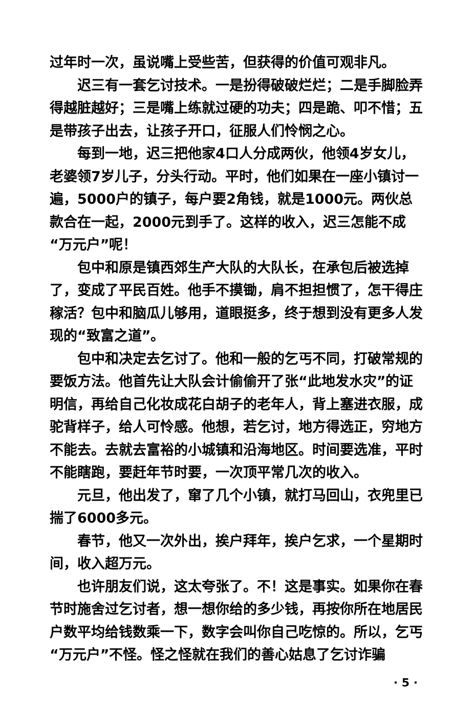过年时一次，虽说嘴上受些苦，但获得的价值可观非凡。
迟三有一套乞讨技术。一是扮得破破烂烂；二是手脚脸弄得越脏越好；三是嘴上练就过硬的功夫；四是跪、叩不惜；五是带孩子出去，让孩子开口，征服人们怜悯之心。
每到一地，迟三把他家4口人分成两伙，他领4岁女儿，老婆领7岁儿子，分头行动。平时，他们如果在一座小镇讨一遍，5000户的镇子，每户要2角钱，就是1000元。两伙总款合在一起，2000元到手了。这样的收入，迟三怎能不成“万元户”呢！
包中和原是镇西郊生产大队的大队长，在承包后被选掉了，变成了平民百姓。他手不摸锄，肩不担担惯了，怎干得庄稼活？包中和脑瓜儿够用，道眼挺多，终于想到没有更多人发现的“致富之道”。
包中和决定去乞讨了。他和一般的乞丐不同，打破常规的要饭方法。他首先让大队会计偷偷开了张“此地发水灾”的证明信，再给自己化妆成花白胡子的老年人，背上塞进衣服，成驼背样子，给人可怜感。他想，若乞讨，地方得选正，穷地方不能去。去就去富裕的小城镇和沿海地区。时间要选准，平时不能瞎跑，要赶年节时要，一次顶平常几次的收入。
元旦，他出发了，窜了几个小镇，就打马回山，衣兜里已揣了6000多元。
春节，他又一次外出，挨户拜年，挨户乞求，一个星期时间，收入超万元。
也许朋友们说，这太夸张了。不！这是事实。如果你在春节时施舍过乞讨者，想一想你给的多少钱，再按你所在地居民户数平均给钱数乘一下，数字会叫你自己吃惊的。所以，乞丐“万元户”不怪。怪之怪就在我们的善心姑息了乞讨诈骗
· 5 ·